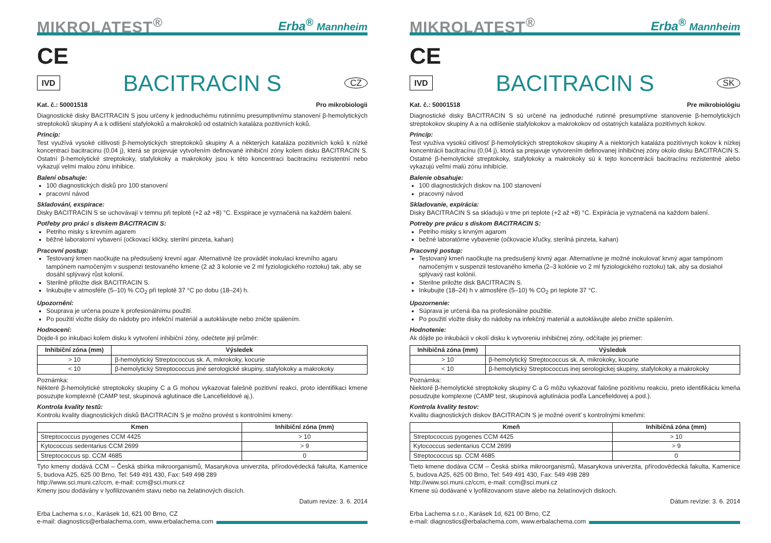MIKROLATEST<sup>®</sup> Erba<sup>®</sup> Mannheim
CE
IVD BACITRACIN S CZ
Kat. č.: 50001518 Pro mikrobiologii
Diagnostické disky BACITRACIN S jsou určeny k jednoduchému rutinnímu presumptivnímu stanovení β-hemolytických streptokoků skupiny A a k odlišení stafylokoků a makrokoků od ostatních kataláza pozitivních koků.
Princip:
Test využívá vysoké citlivosti β-hemolytických streptokoků skupiny A a některých kataláza pozitivních koků k nízké koncentraci bacitracinu (0,04 j), která se projevuje vytvořením definované inhibiční zóny kolem disku BACITRACIN S. Ostatní β-hemolytické streptokoky, stafylokoky a makrokoky jsou k této koncentraci bacitracinu rezistentní nebo vykazují velmi malou zónu inhibice.
Balení obsahuje:
100 diagnostických disků pro 100 stanovení
pracovní návod
Skladování, exspirace:
Disky BACITRACIN S se uchovávají v temnu při teplotě (+2 až +8) °C. Exspirace je vyznačená na každém balení.
Potřeby pro práci s diskem BACITRACIN S:
Petriho misky s krevním agarem
běžné laboratorní vybavení (očkovací kličky, sterilní pinzeta, kahan)
Pracovní postup:
Testovaný kmen naočkujte na předsušený krevní agar. Alternativně lze provádět inokulaci krevního agaru tampónem namočeným v suspenzi testovaného kmene (2 až 3 kolonie ve 2 ml fyziologického roztoku) tak, aby se dosáhl splývavý růst kolonií.
Sterilně přiložte disk BACITRACIN S.
Inkubujte v atmosféře (5–10) % CO<sub>2</sub> při teplotě 37 °C po dobu (18–24) h.
Upozornění:
Souprava je určena pouze k profesionálnímu použití.
Po použití vložte disky do nádoby pro infekční materiál a autoklávujte nebo zničte spálením.
Hodnocení:
Dojde-li po inkubaci kolem disku k vytvoření inhibiční zóny, odečtete její průměr:
| Inhibiční zóna (mm) | Výsledek |
| --- | --- |
| > 10 | β-hemolytický Streptococcus sk. A, mikrokoky, kocurie |
| < 10 | β-hemolytický Streptococcus jiné serologické skupiny, stafylokoky a makrokoky |
Poznámka:
Některé β-hemolytické streptokoky skupiny C a G mohou vykazovat falešně pozitivní reakci, proto identifikaci kmene posuzujte komplexně (CAMP test, skupinová aglutinace dle Lancefieldové aj.).
Kontrola kvality testů:
Kontrolu kvality diagnostických disků BACITRACIN S je možno provést s kontrolními kmeny:
| Kmen | Inhibiční zóna (mm) |
| --- | --- |
| Streptococcus pyogenes CCM 4425 | > 10 |
| Kytococcus sedentarius CCM 2699 | > 9 |
| Streptococcus sp. CCM 4685 | 0 |
Tyto kmeny dodává CCM – Česká sbírka mikroorganismů, Masarykova univerzita, přírodovědecká fakulta, Kamenice 5, budova A25, 625 00 Brno, Tel: 549 491 430, Fax: 549 498 289
http://www.sci.muni.cz/ccm, e-mail: ccm@sci.muni.cz
Kmeny jsou dodávány v lyofilizovaném stavu nebo na želatinových discích.
Datum revize: 3. 6. 2014
Erba Lachema s.r.o., Karásek 1d, 621 00 Brno, CZ
e-mail: diagnostics@erbalachema.com, www.erbalachema.com
MIKROLATEST<sup>®</sup> Erba<sup>®</sup> Mannheim
CE
IVD BACITRACIN S SK
Kat. č.: 50001518 Pre mikrobiológiu
Diagnostické disky BACITRACIN S sú určené na jednoduché rutinné presumptívne stanovenie β-hemolytických streptokokov skupiny A a na odlíšenie stafylokokov a makrokokov od ostatných kataláza pozitívnych kokov.
Princíp:
Test využíva vysokú citlivosť β-hemolytických streptokokov skupiny A a niektorých kataláza pozitívnych kokov k nízkej koncentrácii bacitracínu (0,04 j), ktorá sa prejavuje vytvorením definovanej inhibičnej zóny okolo disku BACITRACIN S. Ostatné β-hemolytické streptokoky, stafylokoky a makrokoky sú k tejto koncentrácii bacitracínu rezistentné alebo vykazujú veľmi malú zónu inhibície.
Balenie obsahuje:
100 diagnostických diskov na 100 stanovení
pracovný návod
Skladovanie, expirácia:
Disky BACITRACIN S sa skladujú v tme pri teplote (+2 až +8) °C. Expirácia je vyznačená na každom balení.
Potreby pre prácu s diskom BACITRACIN S:
Petriho misky s krvným agarom
bežné laboratórne vybavenie (očkovacie kľučky, sterilná pinzeta, kahan)
Pracovný postup:
Testovaný kmeň naočkujte na predsušený krvný agar. Alternatívne je možné inokulovať krvný agar tampónom namočeným v suspenzii testovaného kmeňa (2–3 kolónie vo 2 ml fyziologického roztoku) tak, aby sa dosiahol splývavý rast kolónií.
Sterilne priložte disk BACITRACIN S.
Inkubujte (18–24) h v atmosfére (5–10) % CO<sub>2</sub> pri teplote 37 °C.
Upozornenie:
Súprava je určená iba na profesionálne použitie.
Po použití vložte disky do nádoby na infekčný materiál a autoklávujte alebo zničte spálením.
Hodnotenie:
Ak dôjde po inkubácii v okolí disku k vytvoreniu inhibičnej zóny, odčítajte jej priemer:
| Inhibičná zóna (mm) | Výsledok |
| --- | --- |
| > 10 | β-hemolytický Streptococcus sk. A, mikrokoky, kocurie |
| < 10 | β-hemolytický Streptococcus inej serologickej skupiny, stafylokoky a makrokoky |
Poznámka:
Niektoré β-hemolytické streptokoky skupiny C a G môžu vykazovať falošne pozitívnu reakciu, preto identifikáciu kmeňa posudzujte komplexne (CAMP test, skupinová aglutinácia podľa Lancefieldovej a pod.).
Kontrola kvality testov:
Kvalitu diagnostických diskov BACITRACIN S je možné overiť s kontrolnými kmeňmi:
| Kmeň | Inhibičná zóna (mm) |
| --- | --- |
| Streptococcus pyogenes CCM 4425 | > 10 |
| Kytococcus sedentarius CCM 2699 | > 9 |
| Streptococcus sp. CCM 4685 | 0 |
Tieto kmene dodáva CCM – Česká sbírka mikroorganismů, Masarykova univerzita, přírodovědecká fakulta, Kamenice 5, budova A25, 625 00 Brno, Tel: 549 491 430, Fax: 549 498 289
http://www.sci.muni.cz/ccm, e-mail: ccm@sci.muni.cz
Kmene sú dodávané v lyofilizovanom stave alebo na želatínových diskoch.
Dátum revízie: 3. 6. 2014
Erba Lachema s.r.o., Karásek 1d, 621 00 Brno, CZ
e-mail: diagnostics@erbalachema.com, www.erbalachema.com